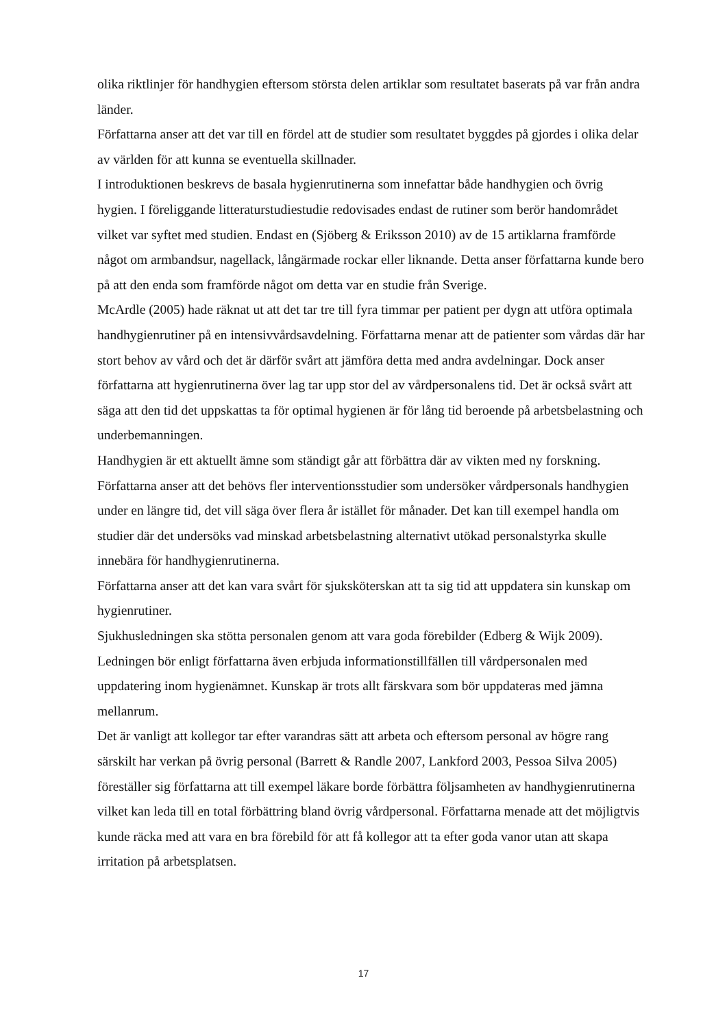olika riktlinjer för handhygien eftersom största delen artiklar som resultatet baserats på var från andra länder.
Författarna anser att det var till en fördel att de studier som resultatet byggdes på gjordes i olika delar av världen för att kunna se eventuella skillnader.
I introduktionen beskrevs de basala hygienrutinerna som innefattar både handhygien och övrig hygien. I föreliggande litteraturstudiestudie redovisades endast de rutiner som berör handområdet vilket var syftet med studien. Endast en (Sjöberg & Eriksson 2010) av de 15 artiklarna framförde något om armbandsur, nagellack, långärmade rockar eller liknande. Detta anser författarna kunde bero på att den enda som framförde något om detta var en studie från Sverige.
McArdle (2005) hade räknat ut att det tar tre till fyra timmar per patient per dygn att utföra optimala handhygienrutiner på en intensivvårdsavdelning. Författarna menar att de patienter som vårdas där har stort behov av vård och det är därför svårt att jämföra detta med andra avdelningar. Dock anser författarna att hygienrutinerna över lag tar upp stor del av vårdpersonalens tid. Det är också svårt att säga att den tid det uppskattas ta för optimal hygienen är för lång tid beroende på arbetsbelastning och underbemanningen.
Handhygien är ett aktuellt ämne som ständigt går att förbättra där av vikten med ny forskning. Författarna anser att det behövs fler interventionsstudier som undersöker vårdpersonals handhygien under en längre tid, det vill säga över flera år istället för månader. Det kan till exempel handla om studier där det undersöks vad minskad arbetsbelastning alternativt utökad personalstyrka skulle innebära för handhygienrutinerna.
Författarna anser att det kan vara svårt för sjuksköterskan att ta sig tid att uppdatera sin kunskap om hygienrutiner.
Sjukhusledningen ska stötta personalen genom att vara goda förebilder (Edberg & Wijk 2009). Ledningen bör enligt författarna även erbjuda informationstillfällen till vårdpersonalen med uppdatering inom hygienämnet. Kunskap är trots allt färskvara som bör uppdateras med jämna mellanrum.
Det är vanligt att kollegor tar efter varandras sätt att arbeta och eftersom personal av högre rang särskilt har verkan på övrig personal (Barrett & Randle 2007, Lankford 2003, Pessoa Silva 2005) föreställer sig författarna att till exempel läkare borde förbättra följsamheten av handhygienrutinerna vilket kan leda till en total förbättring bland övrig vårdpersonal. Författarna menade att det möjligtvis kunde räcka med att vara en bra förebild för att få kollegor att ta efter goda vanor utan att skapa irritation på arbetsplatsen.
17